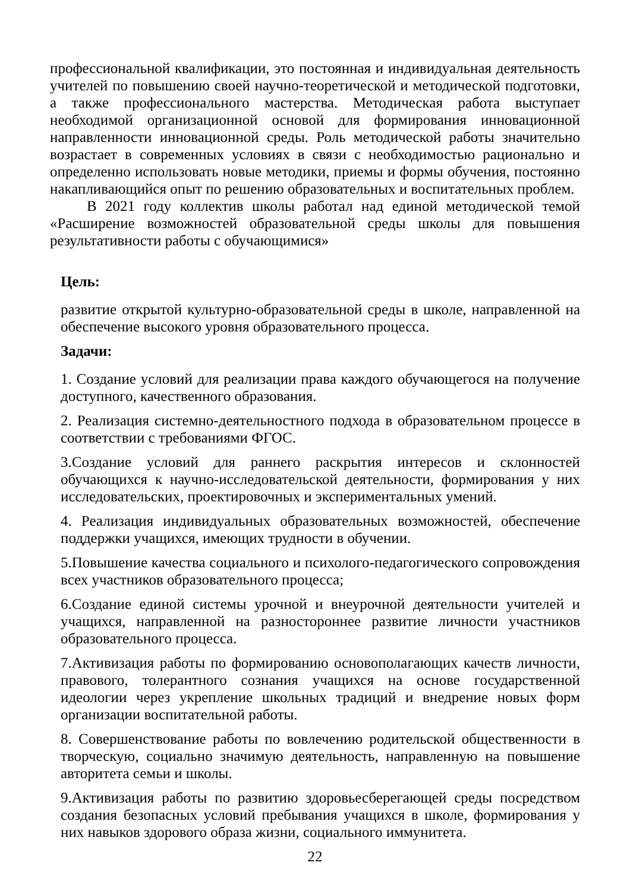профессиональной квалификации, это постоянная и индивидуальная деятельность учителей по повышению своей научно-теоретической и методической подготовки, а также профессионального мастерства. Методическая работа выступает необходимой организационной основой для формирования инновационной направленности инновационной среды. Роль методической работы значительно возрастает в современных условиях в связи с необходимостью рационально и определенно использовать новые методики, приемы и формы обучения, постоянно накапливающийся опыт по решению образовательных и воспитательных проблем.
В 2021 году коллектив школы работал над единой методической темой «Расширение возможностей образовательной среды школы для повышения результативности работы с обучающимися»
Цель:
развитие открытой культурно-образовательной среды в школе, направленной на обеспечение высокого уровня образовательного процесса.
Задачи:
1. Создание условий для реализации права каждого обучающегося на получение доступного, качественного образования.
2. Реализация системно-деятельностного подхода в образовательном процессе в соответствии с требованиями ФГОС.
3.Создание условий для раннего раскрытия интересов и склонностей обучающихся к научно-исследовательской деятельности, формирования у них исследовательских, проектировочных и экспериментальных умений.
4. Реализация индивидуальных образовательных возможностей, обеспечение поддержки учащихся, имеющих трудности в обучении.
5.Повышение качества социального и психолого-педагогического сопровождения всех участников образовательного процесса;
6.Создание единой системы урочной и внеурочной деятельности учителей и учащихся, направленной на разностороннее развитие личности участников образовательного процесса.
7.Активизация работы по формированию основополагающих качеств личности, правового, толерантного сознания учащихся на основе государственной идеологии через укрепление школьных традиций и внедрение новых форм организации воспитательной работы.
8. Совершенствование работы по вовлечению родительской общественности в творческую, социально значимую деятельность, направленную на повышение авторитета семьи и школы.
9.Активизация работы по развитию здоровьесберегающей среды посредством создания безопасных условий пребывания учащихся в школе, формирования у них навыков здорового образа жизни, социального иммунитета.
22